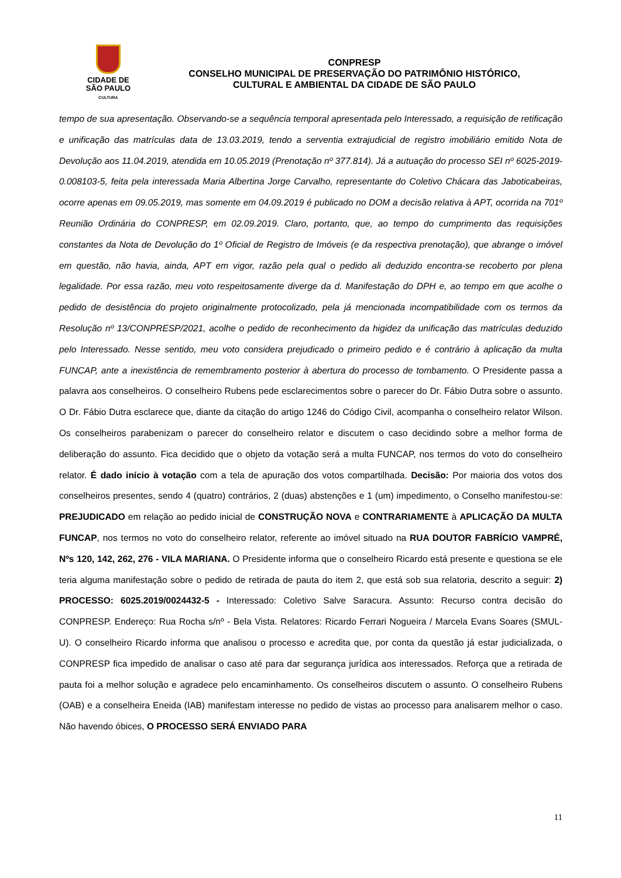CIDADE DE
SÃO PAULO
CULTURA
CONPRESP
CONSELHO MUNICIPAL DE PRESERVAÇÃO DO PATRIMÔNIO HISTÓRICO,
CULTURAL E AMBIENTAL DA CIDADE DE SÃO PAULO
tempo de sua apresentação. Observando-se a sequência temporal apresentada pelo Interessado, a requisição de retificação e unificação das matrículas data de 13.03.2019, tendo a serventia extrajudicial de registro imobiliário emitido Nota de Devolução aos 11.04.2019, atendida em 10.05.2019 (Prenotação nº 377.814). Já a autuação do processo SEI nº 6025-2019-0.008103-5, feita pela interessada Maria Albertina Jorge Carvalho, representante do Coletivo Chácara das Jaboticabeiras, ocorre apenas em 09.05.2019, mas somente em 04.09.2019 é publicado no DOM a decisão relativa à APT, ocorrida na 701º Reunião Ordinária do CONPRESP, em 02.09.2019. Claro, portanto, que, ao tempo do cumprimento das requisições constantes da Nota de Devolução do 1º Oficial de Registro de Imóveis (e da respectiva prenotação), que abrange o imóvel em questão, não havia, ainda, APT em vigor, razão pela qual o pedido ali deduzido encontra-se recoberto por plena legalidade. Por essa razão, meu voto respeitosamente diverge da d. Manifestação do DPH e, ao tempo em que acolhe o pedido de desistência do projeto originalmente protocolizado, pela já mencionada incompatibilidade com os termos da Resolução nº 13/CONPRESP/2021, acolhe o pedido de reconhecimento da higidez da unificação das matrículas deduzido pelo Interessado. Nesse sentido, meu voto considera prejudicado o primeiro pedido e é contrário à aplicação da multa FUNCAP, ante a inexistência de remembramento posterior à abertura do processo de tombamento. O Presidente passa a palavra aos conselheiros. O conselheiro Rubens pede esclarecimentos sobre o parecer do Dr. Fábio Dutra sobre o assunto. O Dr. Fábio Dutra esclarece que, diante da citação do artigo 1246 do Código Civil, acompanha o conselheiro relator Wilson. Os conselheiros parabenizam o parecer do conselheiro relator e discutem o caso decidindo sobre a melhor forma de deliberação do assunto. Fica decidido que o objeto da votação será a multa FUNCAP, nos termos do voto do conselheiro relator. É dado início à votação com a tela de apuração dos votos compartilhada. Decisão: Por maioria dos votos dos conselheiros presentes, sendo 4 (quatro) contrários, 2 (duas) abstenções e 1 (um) impedimento, o Conselho manifestou-se: PREJUDICADO em relação ao pedido inicial de CONSTRUÇÃO NOVA e CONTRARIAMENTE à APLICAÇÃO DA MULTA FUNCAP, nos termos no voto do conselheiro relator, referente ao imóvel situado na RUA DOUTOR FABRÍCIO VAMPRÉ, Nºs 120, 142, 262, 276 - VILA MARIANA. O Presidente informa que o conselheiro Ricardo está presente e questiona se ele teria alguma manifestação sobre o pedido de retirada de pauta do item 2, que está sob sua relatoria, descrito a seguir: 2) PROCESSO: 6025.2019/0024432-5 - Interessado: Coletivo Salve Saracura. Assunto: Recurso contra decisão do CONPRESP. Endereço: Rua Rocha s/nº - Bela Vista. Relatores: Ricardo Ferrari Nogueira / Marcela Evans Soares (SMUL-U). O conselheiro Ricardo informa que analisou o processo e acredita que, por conta da questão já estar judicializada, o CONPRESP fica impedido de analisar o caso até para dar segurança jurídica aos interessados. Reforça que a retirada de pauta foi a melhor solução e agradece pelo encaminhamento. Os conselheiros discutem o assunto. O conselheiro Rubens (OAB) e a conselheira Eneida (IAB) manifestam interesse no pedido de vistas ao processo para analisarem melhor o caso. Não havendo óbices, O PROCESSO SERÁ ENVIADO PARA
11